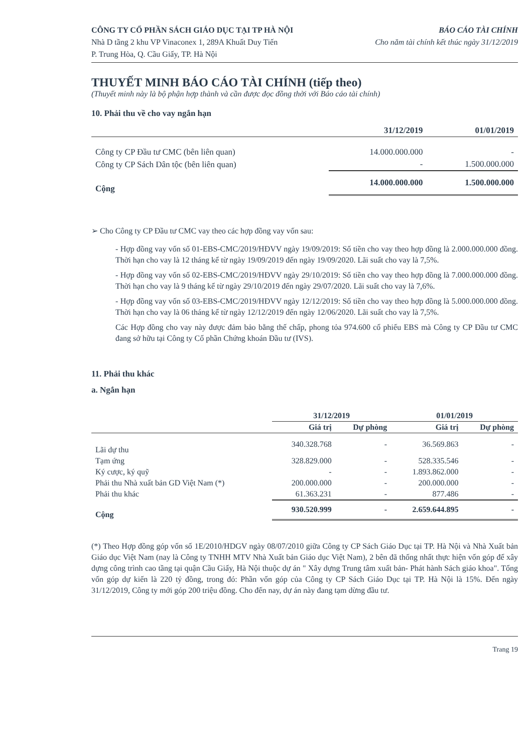CÔNG TY CỔ PHẦN SÁCH GIÁO DỤC TẠI TP HÀ NỘI
Nhà D tầng 2 khu VP Vinaconex 1, 289A Khuất Duy Tiến
P. Trung Hòa, Q. Cầu Giấy, TP. Hà Nội
BÁO CÁO TÀI CHÍNH
Cho năm tài chính kết thúc ngày 31/12/2019
THUYẾT MINH BÁO CÁO TÀI CHÍNH (tiếp theo)
(Thuyết minh này là bộ phận hợp thành và cần được đọc đồng thời với Báo cáo tài chính)
10. Phải thu về cho vay ngắn hạn
| | 31/12/2019 | 01/01/2019 |
| --- | --- | --- |
| Công ty CP Đầu tư CMC (bên liên quan) | 14.000.000.000 | - |
| Công ty CP Sách Dân tộc (bên liên quan) | - | 1.500.000.000 |
| Cộng | 14.000.000.000 | 1.500.000.000 |
➢ Cho Công ty CP Đầu tư CMC vay theo các hợp đồng vay vốn sau:
- Hợp đồng vay vốn số 01-EBS-CMC/2019/HĐVV ngày 19/09/2019: Số tiền cho vay theo hợp đồng là 2.000.000.000 đồng. Thời hạn cho vay là 12 tháng kể từ ngày 19/09/2019 đến ngày 19/09/2020. Lãi suất cho vay là 7,5%.
- Hợp đồng vay vốn số 02-EBS-CMC/2019/HĐVV ngày 29/10/2019: Số tiền cho vay theo hợp đồng là 7.000.000.000 đồng. Thời hạn cho vay là 9 tháng kể từ ngày 29/10/2019 đến ngày 29/07/2020. Lãi suất cho vay là 7,6%.
- Hợp đồng vay vốn số 03-EBS-CMC/2019/HĐVV ngày 12/12/2019: Số tiền cho vay theo hợp đồng là 5.000.000.000 đồng. Thời hạn cho vay là 06 tháng kể từ ngày 12/12/2019 đến ngày 12/06/2020. Lãi suất cho vay là 7,5%.
Các Hợp đồng cho vay này được đảm bảo bằng thế chấp, phong tỏa 974.600 cổ phiếu EBS mà Công ty CP Đầu tư CMC đang sở hữu tại Công ty Cổ phần Chứng khoán Đầu tư (IVS).
11. Phải thu khác
a. Ngắn hạn
| | 31/12/2019 | | 01/01/2019 | |
| --- | --- | --- | --- | --- |
| | Giá trị | Dự phòng | Giá trị | Dự phòng |
| Lãi dự thu | 340.328.768 | - | 36.569.863 | - |
| Tạm ứng | 328.829.000 | - | 528.335.546 | - |
| Ký cược, ký quỹ | - | - | 1.893.862.000 | - |
| Phải thu Nhà xuất bản GD Việt Nam (*) | 200.000.000 | - | 200.000.000 | - |
| Phải thu khác | 61.363.231 | - | 877.486 | - |
| Cộng | 930.520.999 | - | 2.659.644.895 | - |
(*) Theo Hợp đồng góp vốn số 1E/2010/HDGV ngày 08/07/2010 giữa Công ty CP Sách Giáo Dục tại TP. Hà Nội và Nhà Xuất bản Giáo dục Việt Nam (nay là Công ty TNHH MTV Nhà Xuất bản Giáo dục Việt Nam), 2 bên đã thống nhất thực hiện vốn góp để xây dựng công trình cao tầng tại quận Cầu Giấy, Hà Nội thuộc dự án " Xây dựng Trung tâm xuất bản- Phát hành Sách giáo khoa". Tổng vốn góp dự kiến là 220 tỷ đồng, trong đó: Phần vốn góp của Công ty CP Sách Giáo Dục tại TP. Hà Nội là 15%. Đến ngày 31/12/2019, Công ty mới góp 200 triệu đồng. Cho đến nay, dự án này đang tạm dừng đầu tư.
Trang 19